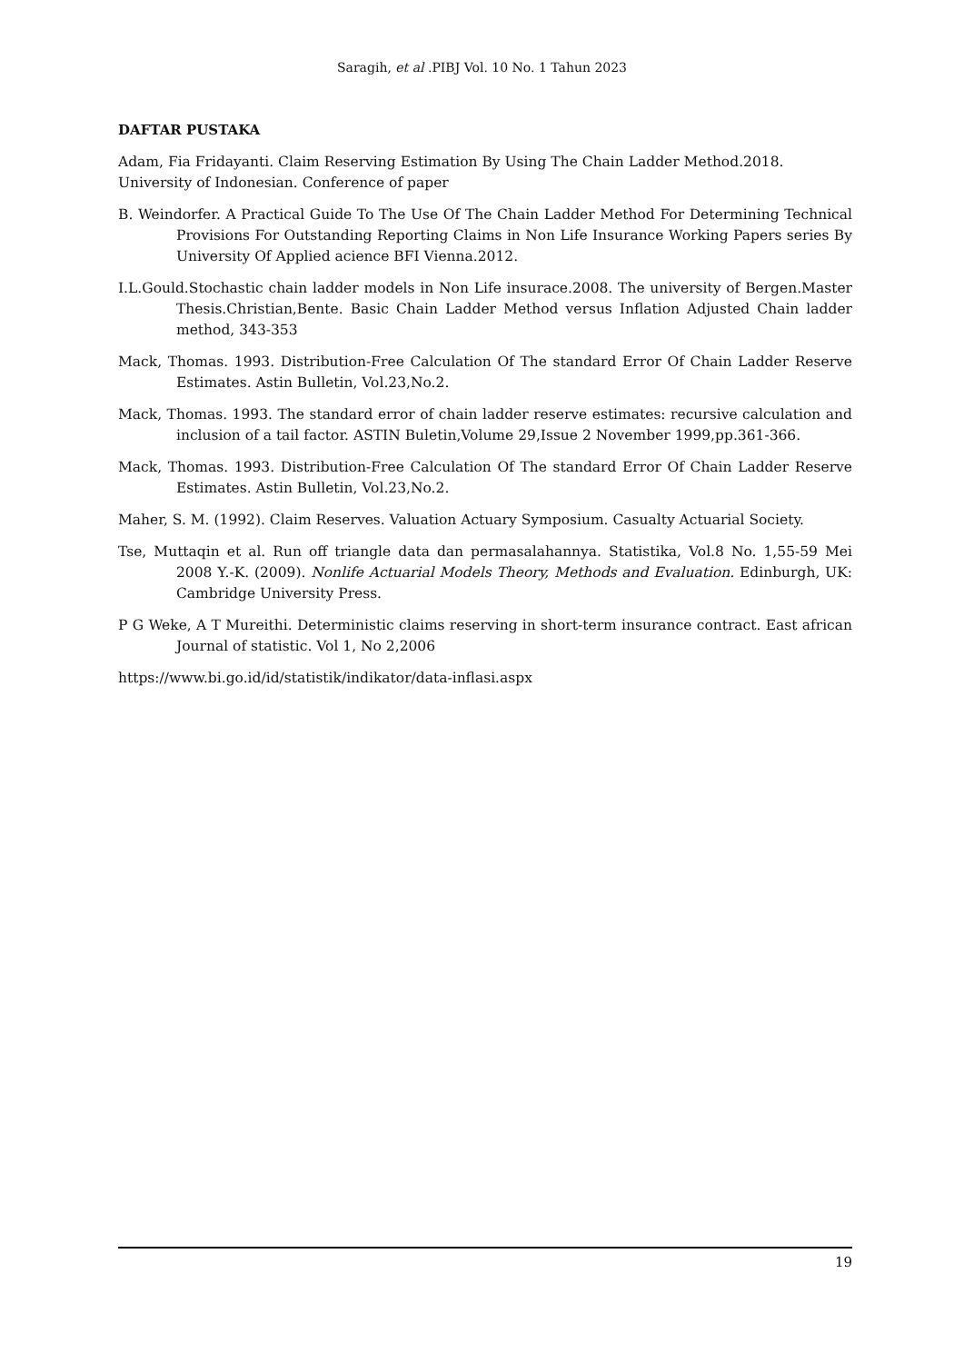Saragih, et al .PIBJ Vol. 10 No. 1 Tahun 2023
DAFTAR PUSTAKA
Adam, Fia Fridayanti. Claim Reserving Estimation By Using The Chain Ladder Method.2018.
University of Indonesian. Conference of paper
B. Weindorfer. A Practical Guide To The Use Of The Chain Ladder Method For Determining Technical Provisions For Outstanding Reporting Claims in Non Life Insurance Working Papers series By University Of Applied acience BFI Vienna.2012.
I.L.Gould.Stochastic chain ladder models in Non Life insurace.2008. The university of Bergen.Master Thesis.Christian,Bente. Basic Chain Ladder Method versus Inflation Adjusted Chain ladder method, 343-353
Mack, Thomas. 1993. Distribution-Free Calculation Of The standard Error Of Chain Ladder Reserve Estimates. Astin Bulletin, Vol.23,No.2.
Mack, Thomas. 1993. The standard error of chain ladder reserve estimates: recursive calculation and inclusion of a tail factor. ASTIN Buletin,Volume 29,Issue 2 November 1999,pp.361-366.
Mack, Thomas. 1993. Distribution-Free Calculation Of The standard Error Of Chain Ladder Reserve Estimates. Astin Bulletin, Vol.23,No.2.
Maher, S. M. (1992). Claim Reserves. Valuation Actuary Symposium. Casualty Actuarial Society.
Tse, Muttaqin et al. Run off triangle data dan permasalahannya. Statistika, Vol.8 No. 1,55-59 Mei 2008 Y.-K. (2009). Nonlife Actuarial Models Theory, Methods and Evaluation. Edinburgh, UK: Cambridge University Press.
P G Weke, A T Mureithi. Deterministic claims reserving in short-term insurance contract. East african Journal of statistic. Vol 1, No 2,2006
https://www.bi.go.id/id/statistik/indikator/data-inflasi.aspx
19